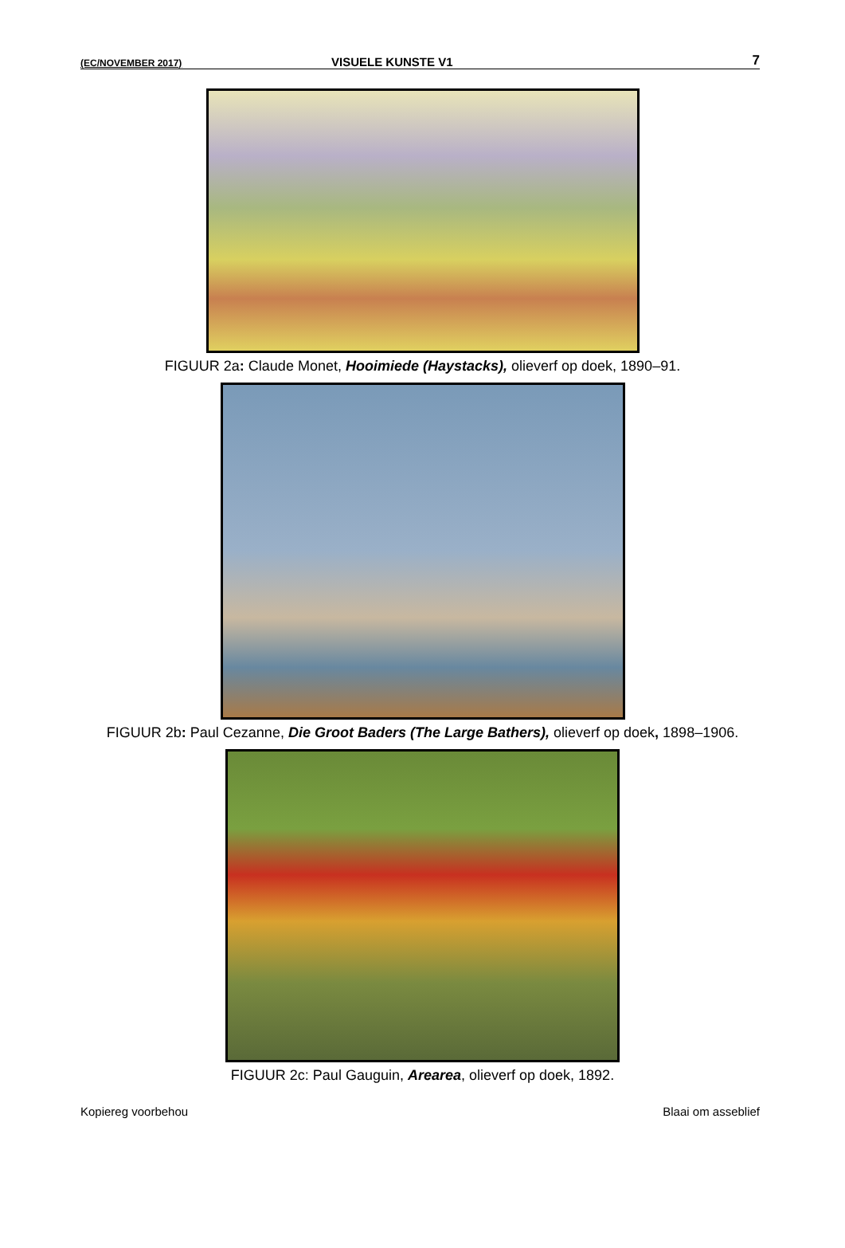(EC/NOVEMBER 2017) VISUELE KUNSTE V1 7
FIGUUR 2a: Claude Monet, Hooimiede (Haystacks), olieverf op doek, 1890–91.
FIGUUR 2b: Paul Cezanne, Die Groot Baders (The Large Bathers), olieverf op doek, 1898–1906.
FIGUUR 2c: Paul Gauguin, Arearea, olieverf op doek, 1892.
Kopiereg voorbehou Blaai om asseblief